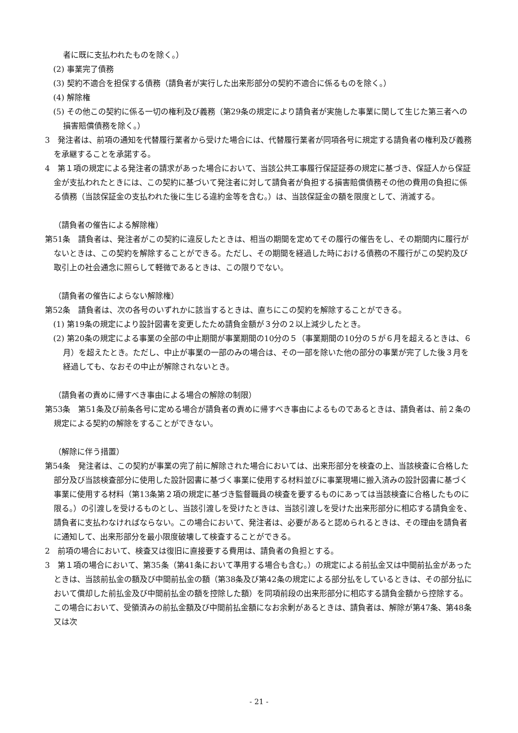者に既に支払われたものを除く。）
(2) 事業完了債務
(3) 契約不適合を担保する債務（請負者が実行した出来形部分の契約不適合に係るものを除く。）
(4) 解除権
(5) その他この契約に係る一切の権利及び義務（第29条の規定により請負者が実施した事業に関して生じた第三者への損害賠償債務を除く。）
3　発注者は、前項の通知を代替履行業者から受けた場合には、代替履行業者が同項各号に規定する請負者の権利及び義務を承継することを承諾する。
4　第１項の規定による発注者の請求があった場合において、当該公共工事履行保証証券の規定に基づき、保証人から保証金が支払われたときには、この契約に基づいて発注者に対して請負者が負担する損害賠償債務その他の費用の負担に係る債務（当該保証金の支払われた後に生じる違約金等を含む。）は、当該保証金の額を限度として、消滅する。
（請負者の催告による解除権）
第51条　請負者は、発注者がこの契約に違反したときは、相当の期間を定めてその履行の催告をし、その期間内に履行がないときは、この契約を解除することができる。ただし、その期間を経過した時における債務の不履行がこの契約及び取引上の社会通念に照らして軽微であるときは、この限りでない。
（請負者の催告によらない解除権）
第52条　請負者は、次の各号のいずれかに該当するときは、直ちにこの契約を解除することができる。
(1) 第19条の規定により設計図書を変更したため請負金額が３分の２以上減少したとき。
(2) 第20条の規定による事業の全部の中止期間が事業期間の10分の５（事業期間の10分の５が６月を超えるときは、６月）を超えたとき。ただし、中止が事業の一部のみの場合は、その一部を除いた他の部分の事業が完了した後３月を経過しても、なおその中止が解除されないとき。
（請負者の責めに帰すべき事由による場合の解除の制限）
第53条　第51条及び前条各号に定める場合が請負者の責めに帰すべき事由によるものであるときは、請負者は、前２条の規定による契約の解除をすることができない。
（解除に伴う措置）
第54条　発注者は、この契約が事業の完了前に解除された場合においては、出来形部分を検査の上、当該検査に合格した部分及び当該検査部分に使用した設計図書に基づく事業に使用する材料並びに事業現場に搬入済みの設計図書に基づく事業に使用する材料（第13条第２項の規定に基づき監督職員の検査を要するものにあっては当該検査に合格したものに限る。）の引渡しを受けるものとし、当該引渡しを受けたときは、当該引渡しを受けた出来形部分に相応する請負金を、請負者に支払わなければならない。この場合において、発注者は、必要があると認められるときは、その理由を請負者に通知して、出来形部分を最小限度破壊して検査することができる。
2　前項の場合において、検査又は復旧に直接要する費用は、請負者の負担とする。
3　第１項の場合において、第35条（第41条において準用する場合も含む。）の規定による前払金又は中間前払金があったときは、当該前払金の額及び中間前払金の額（第38条及び第42条の規定による部分払をしているときは、その部分払において償却した前払金及び中間前払金の額を控除した額）を同項前段の出来形部分に相応する請負金額から控除する。この場合において、受領済みの前払金額及び中間前払金額になお余剰があるときは、請負者は、解除が第47条、第48条又は次
- 21 -